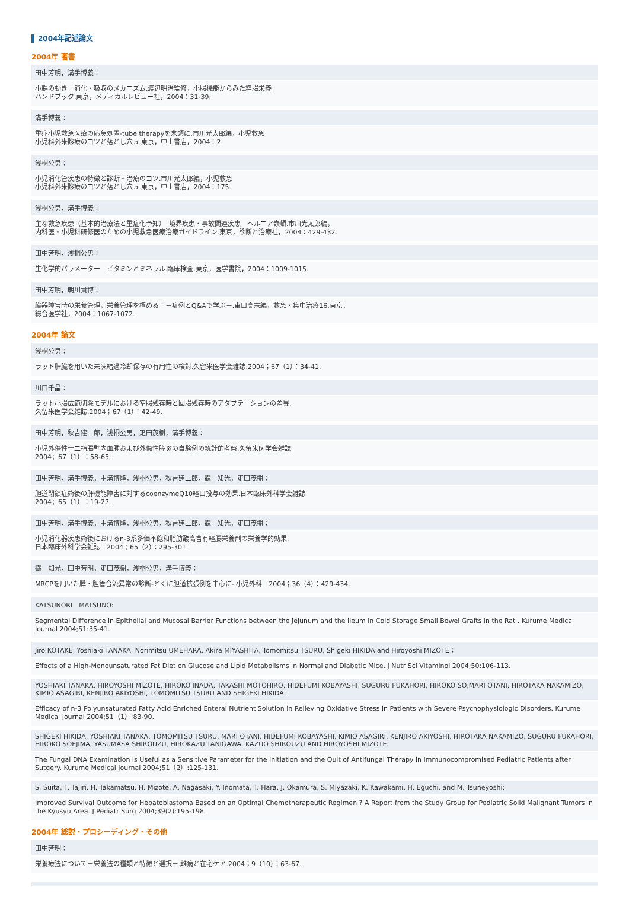2004年記述論文
2004年 著書
田中芳明，溝手博義：
小腸の動き　消化・吸収のメカニズム.渡辺明治監修，小腸機能からみた経腸栄養
ハンドブック.東京，メディカルレビュー社，2004：31-39.
溝手博義：
重症小児救急医療の応急処置-tube therapyを念頭に.市川光太郎編，小児救急
小児科外来診療のコツと落とし穴５.東京，中山書店，2004：2.
浅桐公男：
小児消化管疾患の特徴と診断・治療のコツ.市川光太郎編，小児救急
小児科外来診療のコツと落とし穴５.東京，中山書店，2004：175.
浅桐公男，溝手博義：
主な救急疾患（基本的治療法と重症化予知）　境界疾患・事故関連疾患　ヘルニア嵌頓.市川光太郎編，
内科医・小児科研修医のための小児救急医療治療ガイドライン.東京，診断と治療社，2004：429-432.
田中芳明，浅桐公男：
生化学的パラメーター　ビタミンとミネラル.臨床検査.東京，医学書院，2004：1009-1015.
田中芳明，朝川貴博：
臓器障害時の栄養管理，栄養管理を極める！－症例とQ&Aで学ぶ－.東口高志編，救急・集中治療16.東京，
総合医学社，2004：1067-1072.
2004年 論文
浅桐公男：
ラット肝臓を用いた未凍結過冷却保存の有用性の検討.久留米医学会雑誌.2004；67（1）：34-41.
川口千晶：
ラット小腸広範切除モデルにおける空腸残存時と回腸残存時のアダプテーションの差異.
久留米医学会雑誌.2004；67（1）：42-49.
田中芳明，秋吉建二郎，浅桐公男，疋田茂樹，溝手博義：
小児外傷性十二指腸壁内血腫および外傷性膵炎の自験例の統計的考察.久留米医学会雑誌
2004；67（1）：58-65.
田中芳明，溝手博義，中溝博隆，浅桐公男，秋吉建二郎，靍　知光，疋田茂樹：
胆道閉鎖症術後の肝機能障害に対するcoenzymeQ10経口投与の効果.日本臨床外科学会雑誌
2004；65（1）：19-27.
田中芳明，溝手博義，中溝博隆，浅桐公男，秋吉建二郎，靍　知光，疋田茂樹：
小児消化器疾患術後におけるn-3系多価不飽和脂肪酸高含有経腸栄養剤の栄養学的効果.
日本臨床外科学会雑誌　2004；65（2）：295-301.
靍　知光，田中芳明，疋田茂樹，浅桐公男，溝手博義：
MRCPを用いた膵・胆管合流異常の診断-とくに胆道拡張例を中心に-.小児外科　2004；36（4）：429-434.
KATSUNORI　MATSUNO:
Segmental Difference in Epithelial and Mucosal Barrier Functions between the Jejunum and the Ileum in Cold Storage Small Bowel Grafts in the Rat . Kurume Medical Journal 2004;51:35-41.
Jiro KOTAKE, Yoshiaki TANAKA, Norimitsu UMEHARA, Akira MIYASHITA, Tomomitsu TSURU, Shigeki HIKIDA and Hiroyoshi MIZOTE：
Effects of a High-Monounsaturated Fat Diet on Glucose and Lipid Metabolisms in Normal and Diabetic Mice. J Nutr Sci Vitaminol 2004;50:106-113.
YOSHIAKI TANAKA, HIROYOSHI MIZOTE, HIROKO INADA, TAKASHI MOTOHIRO, HIDEFUMI KOBAYASHI, SUGURU FUKAHORI, HIROKO SO,MARI OTANI, HIROTAKA NAKAMIZO, KIMIO ASAGIRI, KENJIRO AKIYOSHI, TOMOMITSU TSURU AND SHIGEKI HIKIDA:
Efficacy of n-3 Polyunsaturated Fatty Acid Enriched Enteral Nutrient Solution in Relieving Oxidative Stress in Patients with Severe Psychophysiologic Disorders. Kurume Medical Journal 2004;51（1）:83-90.
SHIGEKI HIKIDA, YOSHIAKI TANAKA, TOMOMITSU TSURU, MARI OTANI, HIDEFUMI KOBAYASHI, KIMIO ASAGIRI, KENJIRO AKIYOSHI, HIROTAKA NAKAMIZO, SUGURU FUKAHORI, HIROKO SOEJIMA, YASUMASA SHIROUZU, HIROKAZU TANIGAWA, KAZUO SHIROUZU AND HIROYOSHI MIZOTE:
The Fungal DNA Examination Is Useful as a Sensitive Parameter for the Initiation and the Quit of Antifungal Therapy in Immunocompromised Pediatric Patients after Sutgery. Kurume Medical Journal 2004;51（2）:125-131.
S. Suita, T. Tajiri, H. Takamatsu, H. Mizote, A. Nagasaki, Y. Inomata, T. Hara, J. Okamura, S. Miyazaki, K. Kawakami, H. Eguchi, and M. Tsuneyoshi:
Improved Survival Outcome for Hepatoblastoma Based on an Optimal Chemotherapeutic Regimen ? A Report from the Study Group for Pediatric Solid Malignant Tumors in the Kyusyu Area. J Pediatr Surg 2004;39(2):195-198.
2004年 総説・プロシーディング・その他
田中芳明：
栄養療法について－栄養法の種類と特徴と選択－.難病と在宅ケア.2004；9（10）：63-67.